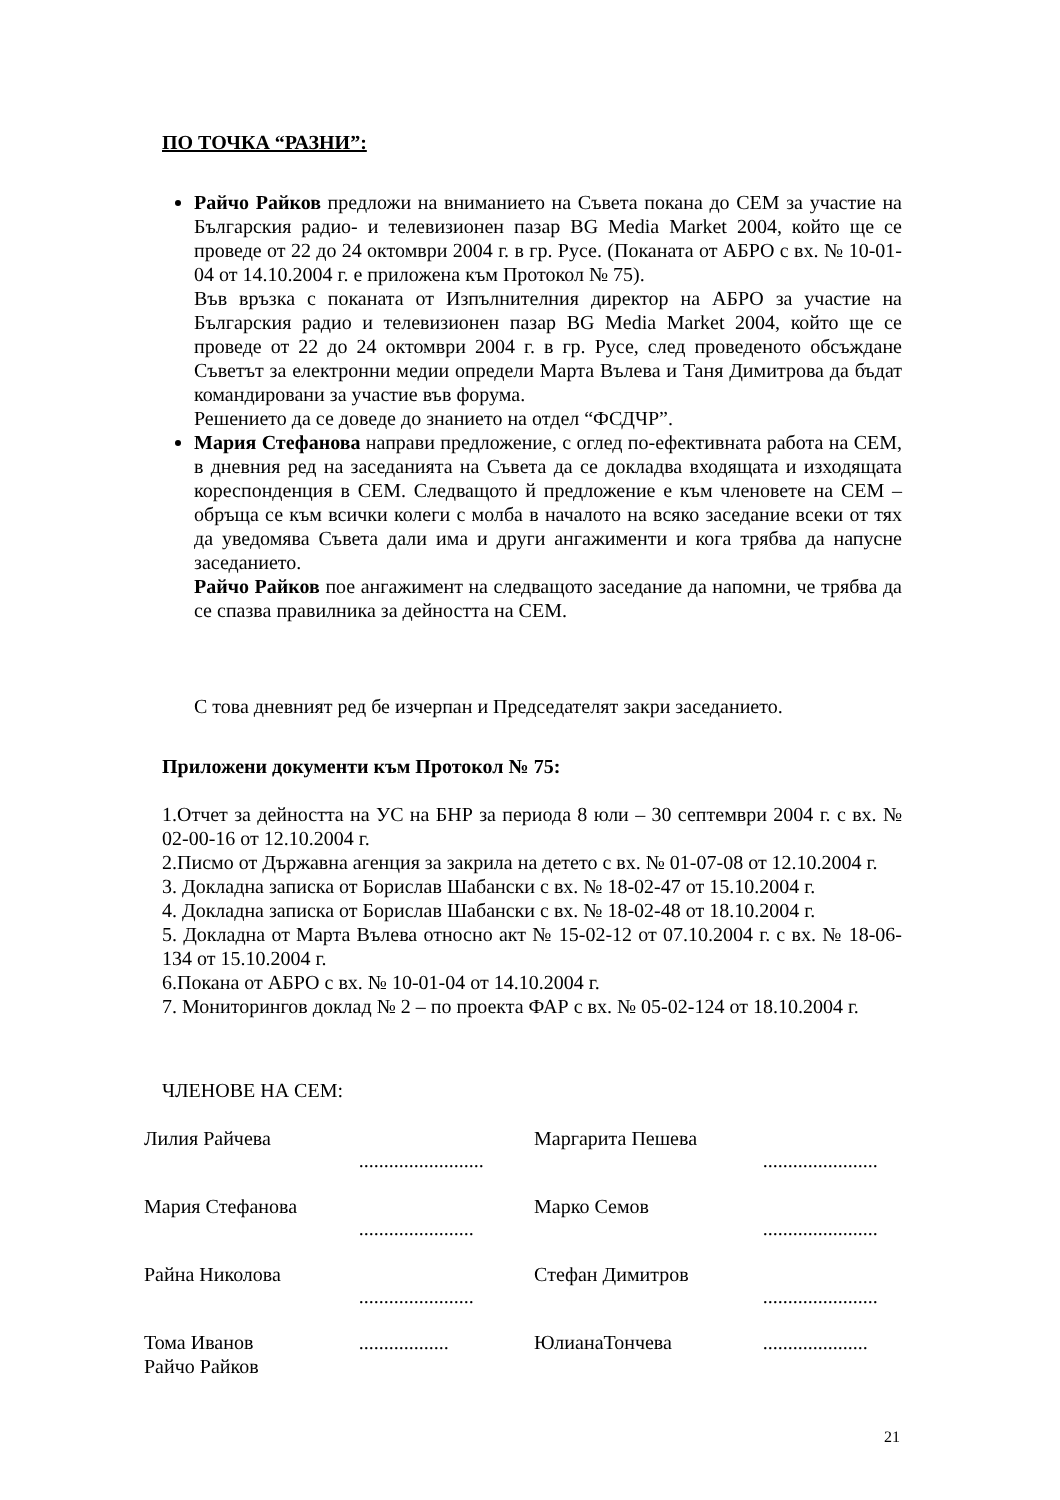ПО ТОЧКА “РАЗНИ”:
Райчо Райков предложи на вниманието на Съвета покана до СЕМ за участие на Българския радио- и телевизионен пазар BG Media Market 2004, който ще се проведе от 22 до 24 октомври 2004 г. в гр. Русе. (Поканата от АБРО с вх. № 10-01-04 от 14.10.2004 г. е приложена към Протокол № 75).
Във връзка с поканата от Изпълнителния директор на АБРО за участие на Българския радио и телевизионен пазар BG Media Market 2004, който ще се проведе от 22 до 24 октомври 2004 г. в гр. Русе, след проведеното обсъждане Съветът за електронни медии определи Марта Вълева и Таня Димитрова да бъдат командировани за участие във форума.
Решението да се доведе до знанието на отдел “ФСДЧР”.
Мария Стефанова направи предложение, с оглед по-ефективната работа на СЕМ, в дневния ред на заседанията на Съвета да се докладва входящата и изходящата кореспонденция в СЕМ. Следващото й предложение е към членовете на СЕМ – обръща се към всички колеги с молба в началото на всяко заседание всеки от тях да уведомява Съвета дали има и други ангажименти и кога трябва да напусне заседанието.
Райчо Райков пое ангажимент на следващото заседание да напомни, че трябва да се спазва правилника за дейността на СЕМ.
С това дневният ред бе изчерпан и Председателят закри заседанието.
Приложени документи към Протокол № 75:
1.Отчет за дейността на УС на БНР за периода 8 юли – 30 септември 2004 г. с вх. № 02-00-16 от 12.10.2004 г.
2.Писмо от Държавна агенция за закрила на детето с вх. № 01-07-08 от 12.10.2004 г.
3. Докладна записка от Борислав Шабански с вх. № 18-02-47 от 15.10.2004 г.
4. Докладна записка от Борислав Шабански с вх. № 18-02-48 от 18.10.2004 г.
5. Докладна от Марта Вълева относно акт № 15-02-12 от 07.10.2004 г. с вх. № 18-06-134 от 15.10.2004 г.
6.Покана от АБРО с вх. № 10-01-04 от 14.10.2004 г.
7. Мониторингов доклад № 2 – по проекта ФАР с вх. № 05-02-124 от 18.10.2004 г.
ЧЛЕНОВЕ НА СЕМ:
| Лилия Райчева | ......................... | Маргарита Пешева | ....................... |
| Мария Стефанова | ....................... | Марко Семов | ....................... |
| Райна Николова | ....................... | Стефан Димитров | ....................... |
| Тома Иванов Райчо Райков | .................. | ЮлианаТончева | ..................... |
21